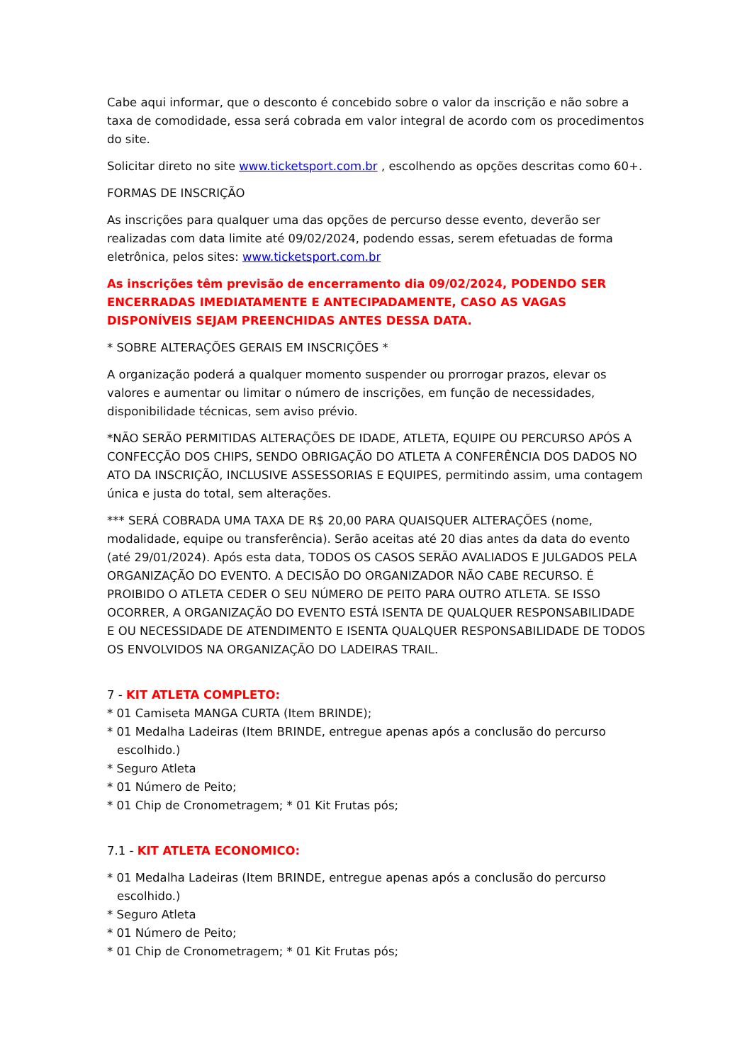Cabe aqui informar, que o desconto é concebido sobre o valor da inscrição e não sobre a taxa de comodidade, essa será cobrada em valor integral de acordo com os procedimentos do site.
Solicitar direto no site www.ticketsport.com.br , escolhendo as opções descritas como 60+.
FORMAS DE INSCRIÇÃO
As inscrições para qualquer uma das opções de percurso desse evento, deverão ser realizadas com data limite até 09/02/2024, podendo essas, serem efetuadas de forma eletrônica, pelos sites: www.ticketsport.com.br
As inscrições têm previsão de encerramento dia 09/02/2024, PODENDO SER ENCERRADAS IMEDIATAMENTE E ANTECIPADAMENTE, CASO AS VAGAS DISPONÍVEIS SEJAM PREENCHIDAS ANTES DESSA DATA.
* SOBRE ALTERAÇÕES GERAIS EM INSCRIÇÕES *
A organização poderá a qualquer momento suspender ou prorrogar prazos, elevar os valores e aumentar ou limitar o número de inscrições, em função de necessidades, disponibilidade técnicas, sem aviso prévio.
*NÃO SERÃO PERMITIDAS ALTERAÇÕES DE IDADE, ATLETA, EQUIPE OU PERCURSO APÓS A CONFECÇÃO DOS CHIPS, SENDO OBRIGAÇÃO DO ATLETA A CONFERÊNCIA DOS DADOS NO ATO DA INSCRIÇÃO, INCLUSIVE ASSESSORIAS E EQUIPES, permitindo assim, uma contagem única e justa do total, sem alterações.
*** SERÁ COBRADA UMA TAXA DE R$ 20,00 PARA QUAISQUER ALTERAÇÕES (nome, modalidade, equipe ou transferência). Serão aceitas até 20 dias antes da data do evento (até 29/01/2024). Após esta data, TODOS OS CASOS SERÃO AVALIADOS E JULGADOS PELA ORGANIZAÇÃO DO EVENTO. A DECISÃO DO ORGANIZADOR NÃO CABE RECURSO. É PROIBIDO O ATLETA CEDER O SEU NÚMERO DE PEITO PARA OUTRO ATLETA. SE ISSO OCORRER, A ORGANIZAÇÃO DO EVENTO ESTÁ ISENTA DE QUALQUER RESPONSABILIDADE E OU NECESSIDADE DE ATENDIMENTO E ISENTA QUALQUER RESPONSABILIDADE DE TODOS OS ENVOLVIDOS NA ORGANIZAÇÃO DO LADEIRAS TRAIL.
7 - KIT ATLETA COMPLETO:
* 01 Camiseta MANGA CURTA (Item BRINDE);
* 01 Medalha Ladeiras (Item BRINDE, entregue apenas após a conclusão do percurso escolhido.)
* Seguro Atleta
* 01 Número de Peito;
* 01 Chip de Cronometragem; * 01 Kit Frutas pós;
7.1 - KIT ATLETA ECONOMICO:
* 01 Medalha Ladeiras (Item BRINDE, entregue apenas após a conclusão do percurso escolhido.)
* Seguro Atleta
* 01 Número de Peito;
* 01 Chip de Cronometragem; * 01 Kit Frutas pós;